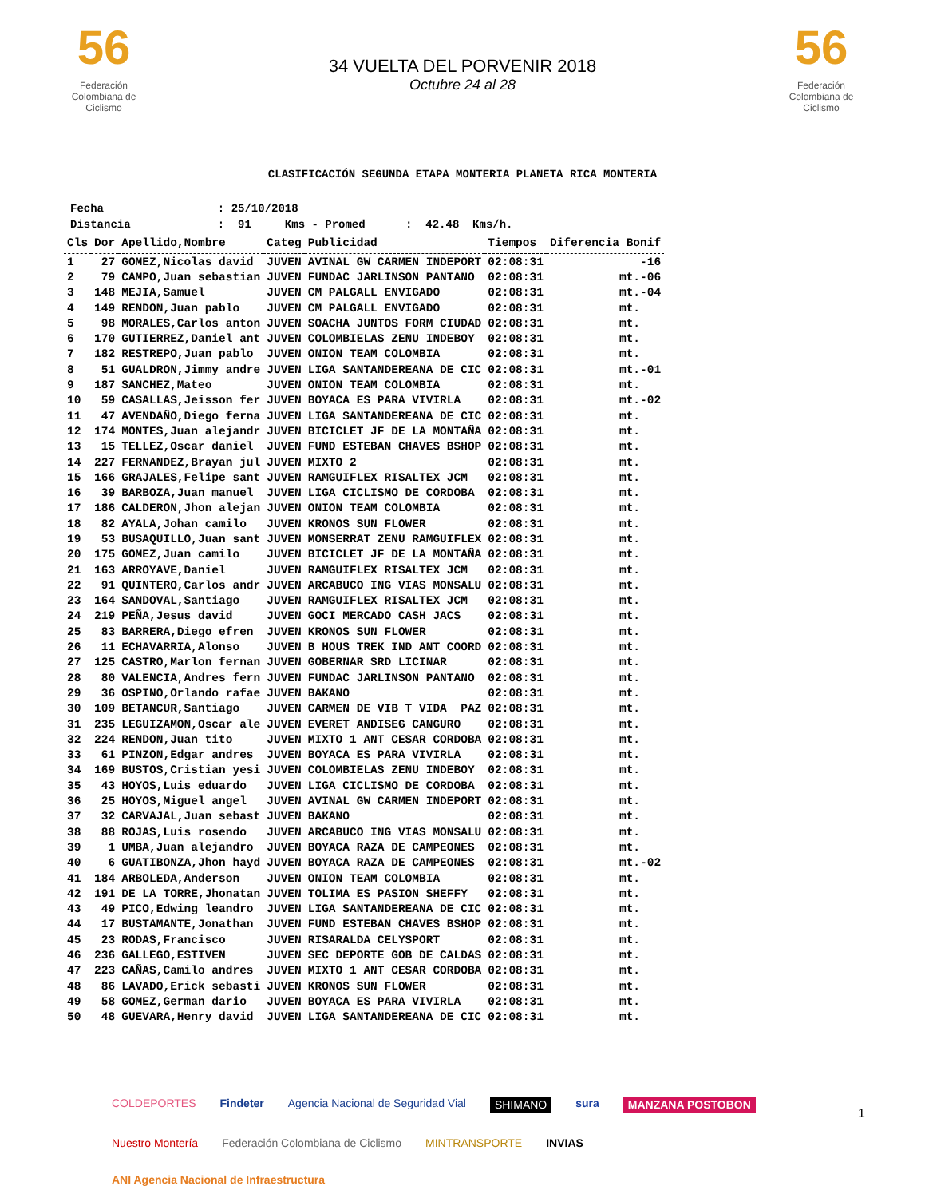56
Federación Colombiana de Ciclismo
34 VUELTA DEL PORVENIR 2018
Octubre 24 al 28
56
Federación Colombiana de Ciclismo
CLASIFICACIÓN SEGUNDA ETAPA MONTERIA PLANETA RICA MONTERIA
Fecha : 25/10/2018 Distancia : 91 Kms - Promed : 42.48 Kms/h.
| Cls | Dor | Apellido,Nombre | Categ | Publicidad | Tiempos | Diferencia Bonif |
| --- | --- | --- | --- | --- | --- | --- |
| 1 | 27 | GOMEZ,Nicolas david | JUVEN | AVINAL GW CARMEN INDEPORT | 02:08:31 | -16 |
| 2 | 79 | CAMPO,Juan sebastian | JUVEN | FUNDAC JARLINSON PANTANO | 02:08:31 | mt.-06 |
| 3 | 148 | MEJIA,Samuel | JUVEN | CM PALGALL ENVIGADO | 02:08:31 | mt.-04 |
| 4 | 149 | RENDON,Juan pablo | JUVEN | CM PALGALL ENVIGADO | 02:08:31 | mt. |
| 5 | 98 | MORALES,Carlos anton | JUVEN | SOACHA JUNTOS FORM CIUDAD | 02:08:31 | mt. |
| 6 | 170 | GUTIERREZ,Daniel ant | JUVEN | COLOMBIELAS ZENU INDEBOY | 02:08:31 | mt. |
| 7 | 182 | RESTREPO,Juan pablo | JUVEN | ONION TEAM COLOMBIA | 02:08:31 | mt. |
| 8 | 51 | GUALDRON,Jimmy andre | JUVEN | LIGA SANTANDEREANA DE CIC | 02:08:31 | mt.-01 |
| 9 | 187 | SANCHEZ,Mateo | JUVEN | ONION TEAM COLOMBIA | 02:08:31 | mt. |
| 10 | 59 | CASALLAS,Jeisson fer | JUVEN | BOYACA ES PARA VIVIRLA | 02:08:31 | mt.-02 |
| 11 | 47 | AVENDAÑO,Diego ferna | JUVEN | LIGA SANTANDEREANA DE CIC | 02:08:31 | mt. |
| 12 | 174 | MONTES,Juan alejandr | JUVEN | BICICLET JF DE LA MONTAÑA | 02:08:31 | mt. |
| 13 | 15 | TELLEZ,Oscar daniel | JUVEN | FUND ESTEBAN CHAVES BSHOP | 02:08:31 | mt. |
| 14 | 227 | FERNANDEZ,Brayan jul | JUVEN | MIXTO 2 | 02:08:31 | mt. |
| 15 | 166 | GRAJALES,Felipe sant | JUVEN | RAMGUIFLEX RISALTEX JCM | 02:08:31 | mt. |
| 16 | 39 | BARBOZA,Juan manuel | JUVEN | LIGA CICLISMO DE CORDOBA | 02:08:31 | mt. |
| 17 | 186 | CALDERON,Jhon alejan | JUVEN | ONION TEAM COLOMBIA | 02:08:31 | mt. |
| 18 | 82 | AYALA,Johan camilo | JUVEN | KRONOS SUN FLOWER | 02:08:31 | mt. |
| 19 | 53 | BUSAQUILLO,Juan sant | JUVEN | MONSERRAT ZENU RAMGUIFLEX | 02:08:31 | mt. |
| 20 | 175 | GOMEZ,Juan camilo | JUVEN | BICICLET JF DE LA MONTAÑA | 02:08:31 | mt. |
| 21 | 163 | ARROYAVE,Daniel | JUVEN | RAMGUIFLEX RISALTEX JCM | 02:08:31 | mt. |
| 22 | 91 | QUINTERO,Carlos andr | JUVEN | ARCABUCO ING VIAS MONSALU | 02:08:31 | mt. |
| 23 | 164 | SANDOVAL,Santiago | JUVEN | RAMGUIFLEX RISALTEX JCM | 02:08:31 | mt. |
| 24 | 219 | PEÑA,Jesus david | JUVEN | GOCI MERCADO CASH JACS | 02:08:31 | mt. |
| 25 | 83 | BARRERA,Diego efren | JUVEN | KRONOS SUN FLOWER | 02:08:31 | mt. |
| 26 | 11 | ECHAVARRIA,Alonso | JUVEN | B HOUS TREK IND ANT COORD | 02:08:31 | mt. |
| 27 | 125 | CASTRO,Marlon fernan | JUVEN | GOBERNAR SRD LICINAR | 02:08:31 | mt. |
| 28 | 80 | VALENCIA,Andres fern | JUVEN | FUNDAC JARLINSON PANTANO | 02:08:31 | mt. |
| 29 | 36 | OSPINO,Orlando rafae | JUVEN | BAKANO | 02:08:31 | mt. |
| 30 | 109 | BETANCUR,Santiago | JUVEN | CARMEN DE VIB T VIDA PAZ | 02:08:31 | mt. |
| 31 | 235 | LEGUIZAMON,Oscar ale | JUVEN | EVERET ANDISEG CANGURO | 02:08:31 | mt. |
| 32 | 224 | RENDON,Juan tito | JUVEN | MIXTO 1 ANT CESAR CORDOBA | 02:08:31 | mt. |
| 33 | 61 | PINZON,Edgar andres | JUVEN | BOYACA ES PARA VIVIRLA | 02:08:31 | mt. |
| 34 | 169 | BUSTOS,Cristian yesi | JUVEN | COLOMBIELAS ZENU INDEBOY | 02:08:31 | mt. |
| 35 | 43 | HOYOS,Luis eduardo | JUVEN | LIGA CICLISMO DE CORDOBA | 02:08:31 | mt. |
| 36 | 25 | HOYOS,Miguel angel | JUVEN | AVINAL GW CARMEN INDEPORT | 02:08:31 | mt. |
| 37 | 32 | CARVAJAL,Juan sebast | JUVEN | BAKANO | 02:08:31 | mt. |
| 38 | 88 | ROJAS,Luis rosendo | JUVEN | ARCABUCO ING VIAS MONSALU | 02:08:31 | mt. |
| 39 | 1 | UMBA,Juan alejandro | JUVEN | BOYACA RAZA DE CAMPEONES | 02:08:31 | mt. |
| 40 | 6 | GUATIBONZA,Jhon hayd | JUVEN | BOYACA RAZA DE CAMPEONES | 02:08:31 | mt.-02 |
| 41 | 184 | ARBOLEDA,Anderson | JUVEN | ONION TEAM COLOMBIA | 02:08:31 | mt. |
| 42 | 191 | DE LA TORRE,Jhonatan | JUVEN | TOLIMA ES PASION SHEFFY | 02:08:31 | mt. |
| 43 | 49 | PICO,Edwing leandro | JUVEN | LIGA SANTANDEREANA DE CIC | 02:08:31 | mt. |
| 44 | 17 | BUSTAMANTE,Jonathan | JUVEN | FUND ESTEBAN CHAVES BSHOP | 02:08:31 | mt. |
| 45 | 23 | RODAS,Francisco | JUVEN | RISARALDA CELYSPORT | 02:08:31 | mt. |
| 46 | 236 | GALLEGO,ESTIVEN | JUVEN | SEC DEPORTE GOB DE CALDAS | 02:08:31 | mt. |
| 47 | 223 | CAÑAS,Camilo andres | JUVEN | MIXTO 1 ANT CESAR CORDOBA | 02:08:31 | mt. |
| 48 | 86 | LAVADO,Erick sebasti | JUVEN | KRONOS SUN FLOWER | 02:08:31 | mt. |
| 49 | 58 | GOMEZ,German dario | JUVEN | BOYACA ES PARA VIVIRLA | 02:08:31 | mt. |
| 50 | 48 | GUEVARA,Henry david | JUVEN | LIGA SANTANDEREANA DE CIC | 02:08:31 | mt. |
COLDEPORTES Findeter Agencia Nacional de Seguridad Vial SHIMANO sura MANZANA POSTOBON Nuestro Montería Federación Colombiana de Ciclismo MINTRANSPORTE INVIAS ANI Agencia Nacional de Infraestructura
1